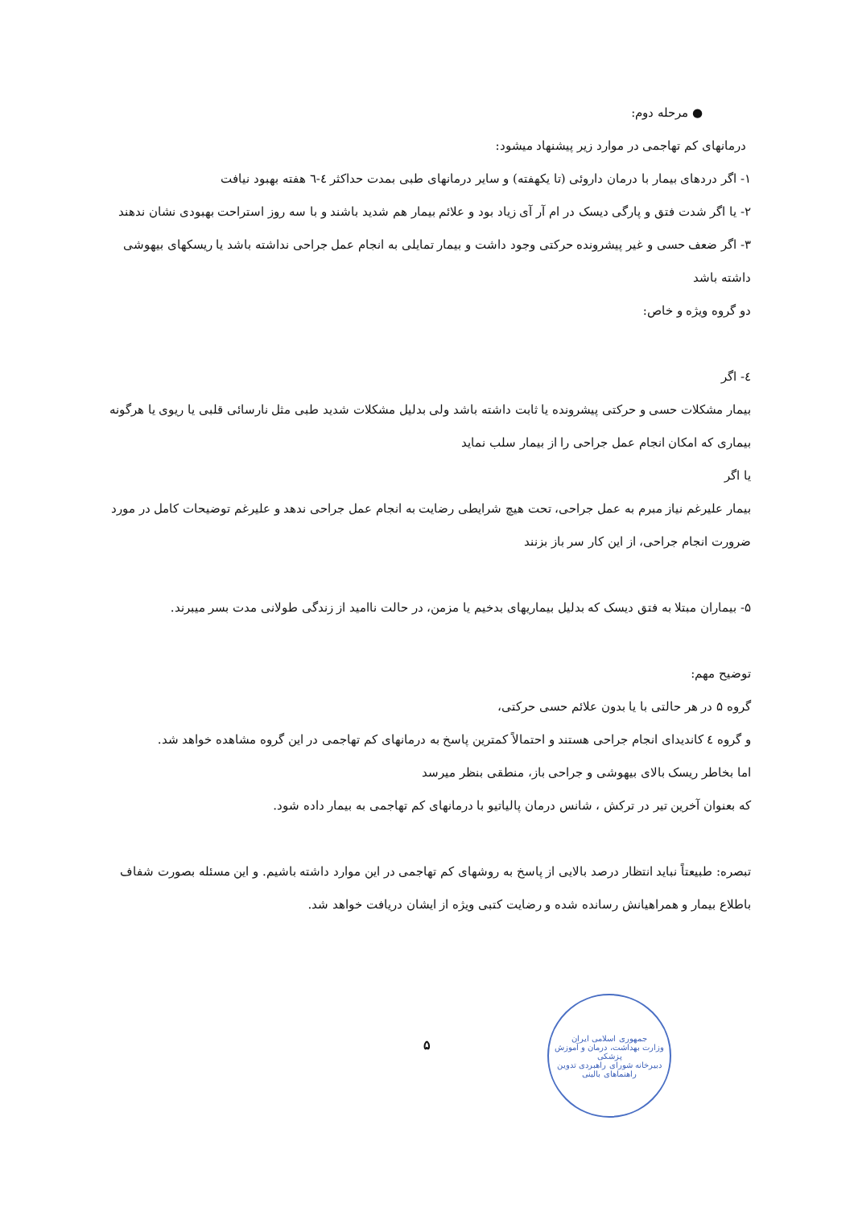● مرحله دوم:
درمانهای کم تهاجمی در موارد زیر پیشنهاد میشود:
۱- اگر دردهای بیمار با درمان داروئی (تا یکهفته) و سایر درمانهای طبی بمدت حداکثر ٤-٦ هفته بهبود نیافت
۲- یا اگر شدت فتق و پارگی دیسک در ام آر آی زیاد بود و علائم بیمار هم شدید باشند و با سه روز استراحت بهبودی نشان ندهند
۳- اگر ضعف حسی و غیر پیشرونده حرکتی وجود داشت و بیمار تمایلی به انجام عمل جراحی نداشته باشد یا ریسکهای بیهوشی داشته باشد
دو گروه ویژه و خاص:
٤- اگر
بیمار مشکلات حسی و حرکتی پیشرونده یا ثابت داشته باشد ولی بدلیل مشکلات شدید طبی مثل نارسائی قلبی یا ریوی یا هرگونه بیماری که امکان انجام عمل جراحی را از بیمار سلب نماید
یا اگر
بیمار علیرغم نیاز مبرم به عمل جراحی، تحت هیچ شرایطی رضایت به انجام عمل جراحی ندهد و علیرغم توضیحات کامل در مورد ضرورت انجام جراحی، از این کار سر باز بزنند
۵- بیماران مبتلا به فتق دیسک که بدلیل بیماریهای بدخیم یا مزمن، در حالت ناامید از زندگی طولانی مدت بسر میبرند.
توضیح مهم:
گروه ۵ در هر حالتی با یا بدون علائم حسی حرکتی،
و گروه ٤ کاندیدای انجام جراحی هستند و احتمالاً کمترین پاسخ به درمانهای کم تهاجمی در این گروه مشاهده خواهد شد.
اما بخاطر ریسک بالای بیهوشی و جراحی باز، منطقی بنظر میرسد
که بعنوان آخرین تیر در ترکش ، شانس درمان پالیاتیو با درمانهای کم تهاجمی به بیمار داده شود.
تبصره: طبیعتاً نباید انتظار درصد بالایی از پاسخ به روشهای کم تهاجمی در این موارد داشته باشیم. و این مسئله بصورت شفاف باطلاع بیمار و همراهیانش رسانده شده و رضایت کتبی ویژه از ایشان دریافت خواهد شد.
جمهوری اسلامی ایران
وزارت بهداشت، درمان و آموزش پزشکی
دبیرخانه شورای راهبردی تدوین راهنماهای بالینی
۵